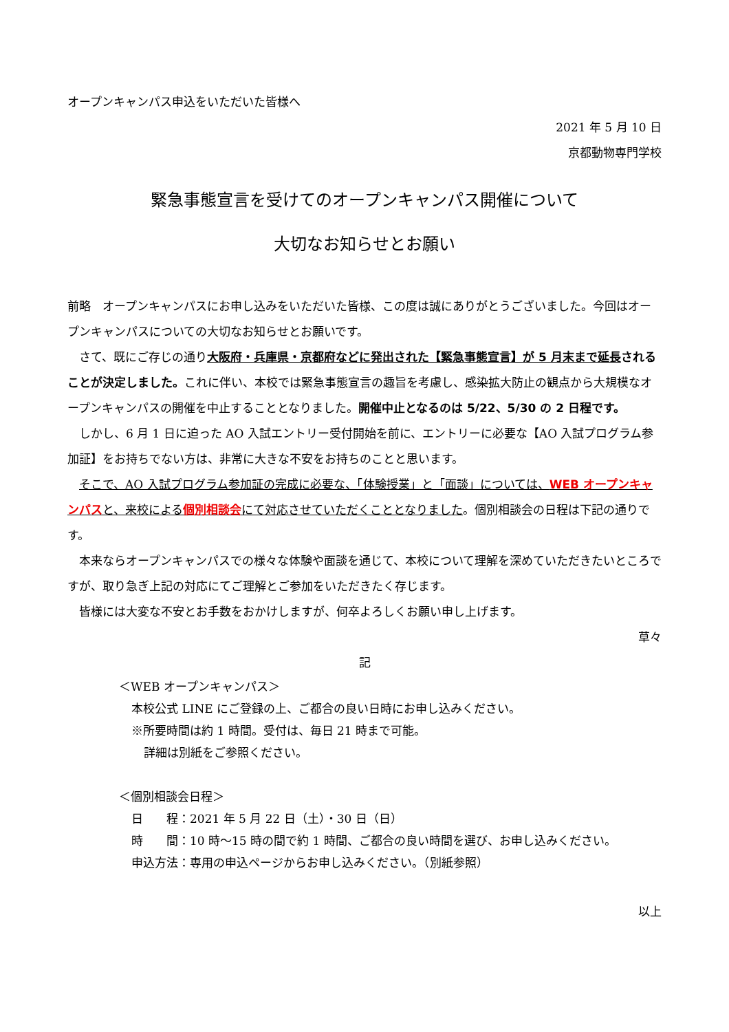オープンキャンパス申込をいただいた皆様へ
2021 年 5 月 10 日
京都動物専門学校
緊急事態宣言を受けてのオープンキャンパス開催について
大切なお知らせとお願い
前略　オープンキャンパスにお申し込みをいただいた皆様、この度は誠にありがとうございました。今回はオープンキャンパスについての大切なお知らせとお願いです。
さて、既にご存じの通り大阪府・兵庫県・京都府などに発出された【緊急事態宣言】が 5 月末まで延長 されることが決定しました。これに伴い、本校では緊急事態宣言の趣旨を考慮し、感染拡大防止の観点から大規模なオープンキャンパスの開催を中止することとなりました。開催中止となるのは 5/22、5/30 の 2 日程です。
しかし、6 月 1 日に迫った AO 入試エントリー受付開始を前に、エントリーに必要な【AO 入試プログラム参加証】をお持ちでない方は、非常に大きな不安をお持ちのことと思います。
そこで、AO 入試プログラム参加証の完成に必要な、「体験授業」と「面談」については、WEB オープンキャンパスと、来校による個別相談会にて対応させていただくこととなりました。個別相談会の日程は下記の通りです。
本来ならオープンキャンパスでの様々な体験や面談を通じて、本校について理解を深めていただきたいところですが、取り急ぎ上記の対応にてご理解とご参加をいただきたく存じます。
皆様には大変な不安とお手数をおかけしますが、何卒よろしくお願い申し上げます。
草々
記
＜WEB オープンキャンパス＞
本校公式 LINE にご登録の上、ご都合の良い日時にお申し込みください。
※所要時間は約 1 時間。受付は、毎日 21 時まで可能。
詳細は別紙をご参照ください。
＜個別相談会日程＞
日　　程：2021 年 5 月 22 日（土）・30 日（日）
時　　間：10 時～15 時の間で約 1 時間、ご都合の良い時間を選び、お申し込みください。
申込方法：専用の申込ページからお申し込みください。（別紙参照）
以上